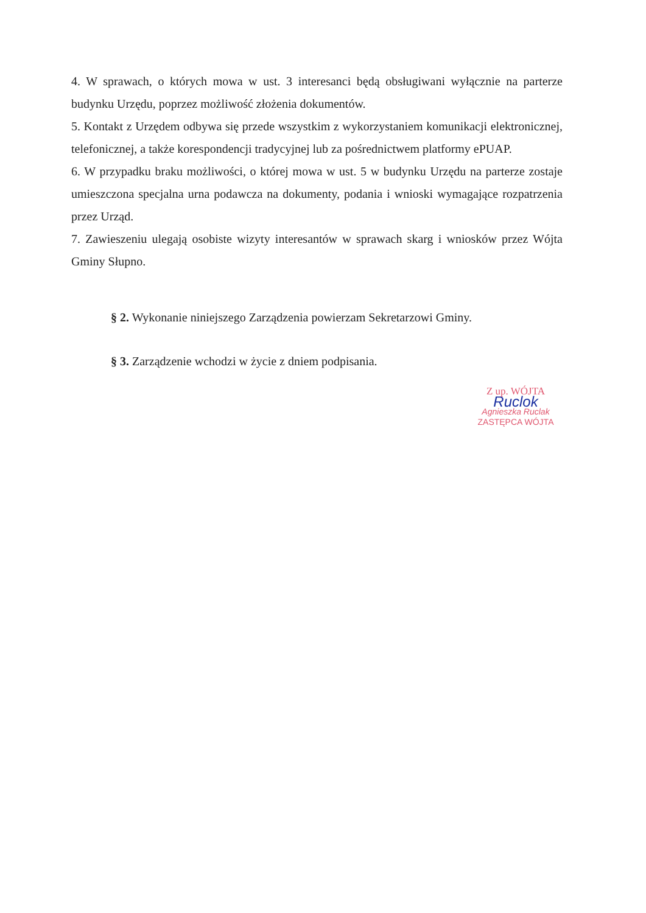4. W sprawach, o których mowa w ust. 3 interesanci będą obsługiwani wyłącznie na parterze budynku Urzędu, poprzez możliwość złożenia dokumentów.
5. Kontakt z Urzędem odbywa się przede wszystkim z wykorzystaniem komunikacji elektronicznej, telefonicznej, a także korespondencji tradycyjnej lub za pośrednictwem platformy ePUAP.
6. W przypadku braku możliwości, o której mowa w ust. 5 w budynku Urzędu na parterze zostaje umieszczona specjalna urna podawcza na dokumenty, podania i wnioski wymagające rozpatrzenia przez Urząd.
7. Zawieszeniu ulegają osobiste wizyty interesantów w sprawach skarg i wniosków przez Wójta Gminy Słupno.
§ 2. Wykonanie niniejszego Zarządzenia powierzam Sekretarzowi Gminy.
§ 3. Zarządzenie wchodzi w życie z dniem podpisania.
Z up. WÓJTA
Ruclok
Agnieszka Ruclak
ZASTĘPCA WÓJTA